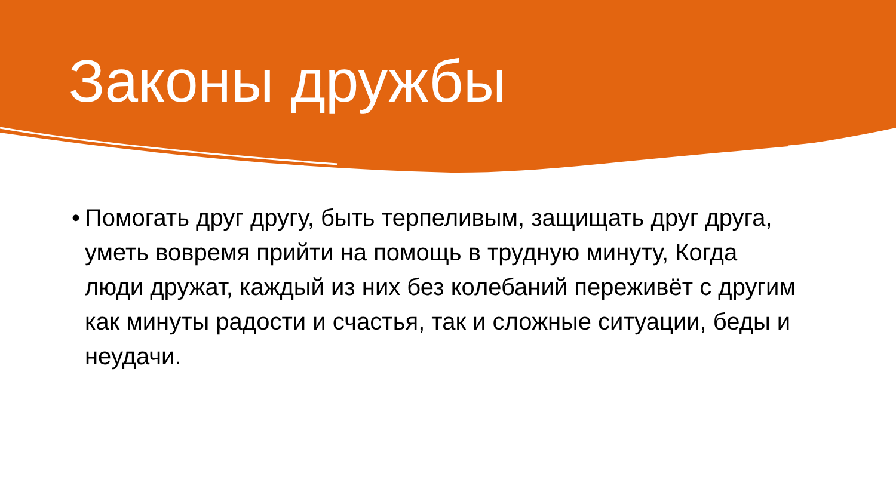Законы дружбы
• Помогать друг другу, быть терпеливым, защищать друг друга, уметь вовремя прийти на помощь в трудную минуту, Когда люди дружат, каждый из них без колебаний переживёт с другим как минуты радости и счастья, так и сложные ситуации, беды и неудачи.